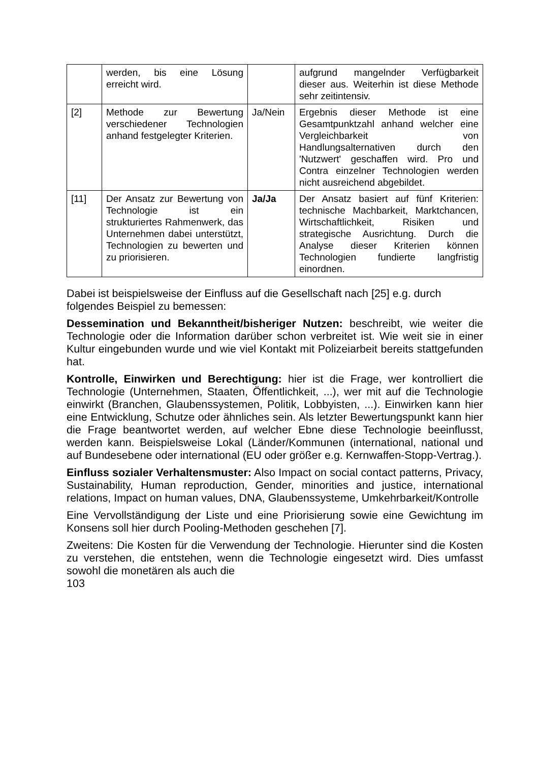| | werden, bis eine Lösung erreicht wird. | | aufgrund mangelnder Verfügbarkeit dieser aus. Weiterhin ist diese Methode sehr zeitintensiv. |
| [2] | Methode zur Bewertung verschiedener Technologien anhand festgelegter Kriterien. | Ja/Nein | Ergebnis dieser Methode ist eine Gesamtpunktzahl anhand welcher eine Vergleichbarkeit von Handlungsalternativen durch den 'Nutzwert' geschaffen wird. Pro und Contra einzelner Technologien werden nicht ausreichend abgebildet. |
| [11] | Der Ansatz zur Bewertung von Technologie ist ein strukturiertes Rahmenwerk, das Unternehmen dabei unterstützt, Technologien zu bewerten und zu priorisieren. | Ja/Ja | Der Ansatz basiert auf fünf Kriterien: technische Machbarkeit, Marktchancen, Wirtschaftlichkeit, Risiken und strategische Ausrichtung. Durch die Analyse dieser Kriterien können Technologien fundierte langfristig einordnen. |
Dabei ist beispielsweise der Einfluss auf die Gesellschaft nach [25] e.g. durch folgendes Beispiel zu bemessen:
Dessemination und Bekanntheit/bisheriger Nutzen: beschreibt, wie weiter die Technologie oder die Information darüber schon verbreitet ist. Wie weit sie in einer Kultur eingebunden wurde und wie viel Kontakt mit Polizeiarbeit bereits stattgefunden hat.
Kontrolle, Einwirken und Berechtigung: hier ist die Frage, wer kontrolliert die Technologie (Unternehmen, Staaten, Öffentlichkeit, ...), wer mit auf die Technologie einwirkt (Branchen, Glaubenssystemen, Politik, Lobbyisten, ...). Einwirken kann hier eine Entwicklung, Schutze oder ähnliches sein. Als letzter Bewertungspunkt kann hier die Frage beantwortet werden, auf welcher Ebne diese Technologie beeinflusst, werden kann. Beispielsweise Lokal (Länder/Kommunen (international, national und auf Bundesebene oder international (EU oder größer e.g. Kernwaffen-Stopp-Vertrag.).
Einfluss sozialer Verhaltensmuster: Also Impact on social contact patterns, Privacy, Sustainability, Human reproduction, Gender, minorities and justice, international relations, Impact on human values, DNA, Glaubenssysteme, Umkehrbarkeit/Kontrolle
Eine Vervollständigung der Liste und eine Priorisierung sowie eine Gewichtung im Konsens soll hier durch Pooling-Methoden geschehen [7].
Zweitens: Die Kosten für die Verwendung der Technologie. Hierunter sind die Kosten zu verstehen, die entstehen, wenn die Technologie eingesetzt wird. Dies umfasst sowohl die monetären als auch die
103